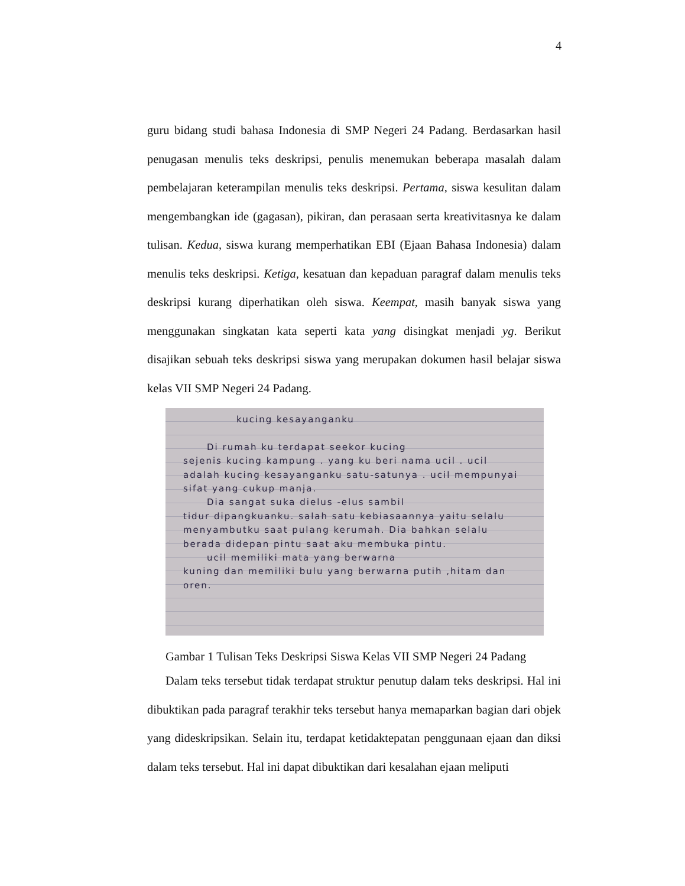4
guru bidang studi bahasa Indonesia di SMP Negeri 24 Padang. Berdasarkan hasil penugasan menulis teks deskripsi, penulis menemukan beberapa masalah dalam pembelajaran keterampilan menulis teks deskripsi. Pertama, siswa kesulitan dalam mengembangkan ide (gagasan), pikiran, dan perasaan serta kreativitasnya ke dalam tulisan. Kedua, siswa kurang memperhatikan EBI (Ejaan Bahasa Indonesia) dalam menulis teks deskripsi. Ketiga, kesatuan dan kepaduan paragraf dalam menulis teks deskripsi kurang diperhatikan oleh siswa. Keempat, masih banyak siswa yang menggunakan singkatan kata seperti kata yang disingkat menjadi yg. Berikut disajikan sebuah teks deskripsi siswa yang merupakan dokumen hasil belajar siswa kelas VII SMP Negeri 24 Padang.
kucing kesayanganku
Di rumah ku terdapat seekor kucing
sejenis kucing kampung . yang ku beri nama ucil . ucil adalah kucing kesayanganku satu-satunya . ucil mempunyai sifat yang cukup manja.
Dia sangat suka dielus -elus sambil
tidur dipangkuanku. salah satu kebiasaannya yaitu selalu menyambutku saat pulang kerumah. Dia bahkan selalu berada didepan pintu saat aku membuka pintu.
ucil memiliki mata yang berwarna
kuning dan memiliki bulu yang berwarna putih ,hitam dan oren.
Gambar 1 Tulisan Teks Deskripsi Siswa Kelas VII SMP Negeri 24 Padang
Dalam teks tersebut tidak terdapat struktur penutup dalam teks deskripsi. Hal ini dibuktikan pada paragraf terakhir teks tersebut hanya memaparkan bagian dari objek yang dideskripsikan. Selain itu, terdapat ketidaktepatan penggunaan ejaan dan diksi dalam teks tersebut. Hal ini dapat dibuktikan dari kesalahan ejaan meliputi